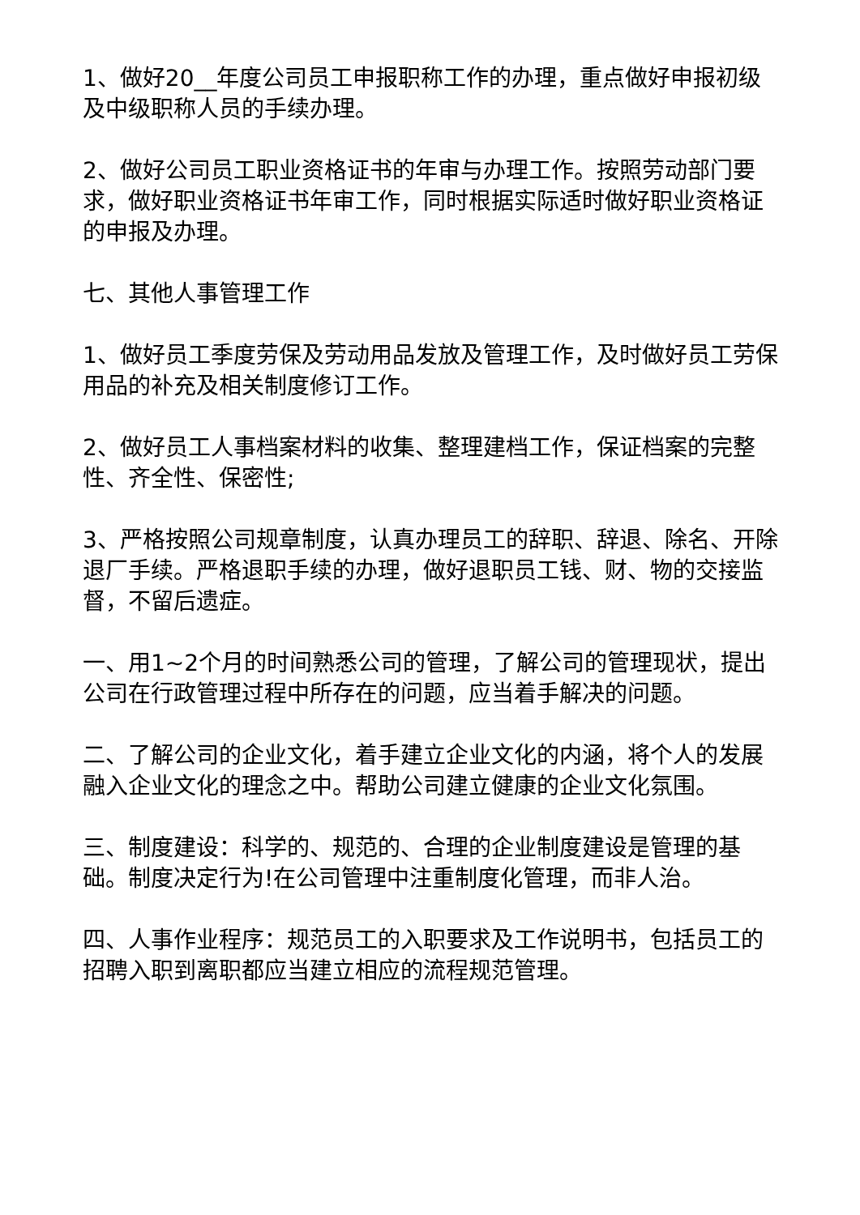1、做好20__年度公司员工申报职称工作的办理，重点做好申报初级及中级职称人员的手续办理。
2、做好公司员工职业资格证书的年审与办理工作。按照劳动部门要求，做好职业资格证书年审工作，同时根据实际适时做好职业资格证的申报及办理。
七、其他人事管理工作
1、做好员工季度劳保及劳动用品发放及管理工作，及时做好员工劳保用品的补充及相关制度修订工作。
2、做好员工人事档案材料的收集、整理建档工作，保证档案的完整性、齐全性、保密性;
3、严格按照公司规章制度，认真办理员工的辞职、辞退、除名、开除退厂手续。严格退职手续的办理，做好退职员工钱、财、物的交接监督，不留后遗症。
一、用1~2个月的时间熟悉公司的管理，了解公司的管理现状，提出公司在行政管理过程中所存在的问题，应当着手解决的问题。
二、了解公司的企业文化，着手建立企业文化的内涵，将个人的发展融入企业文化的理念之中。帮助公司建立健康的企业文化氛围。
三、制度建设：科学的、规范的、合理的企业制度建设是管理的基础。制度决定行为!在公司管理中注重制度化管理，而非人治。
四、人事作业程序：规范员工的入职要求及工作说明书，包括员工的招聘入职到离职都应当建立相应的流程规范管理。